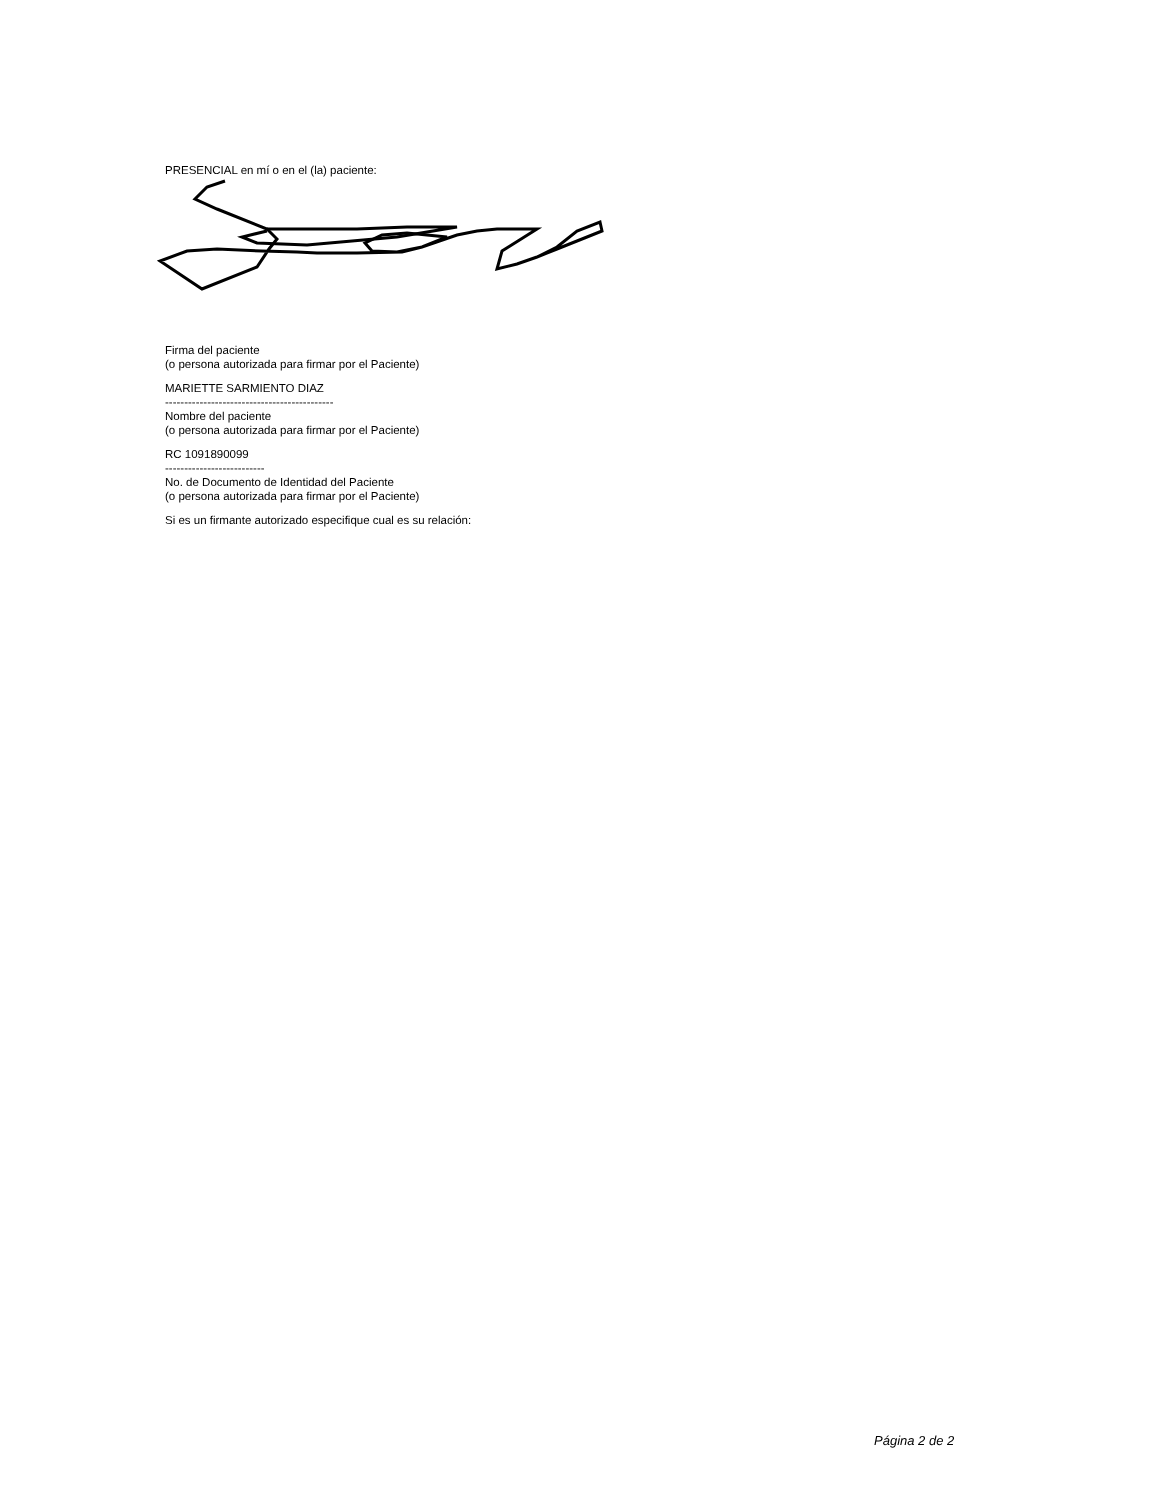PRESENCIAL en mí o en el (la) paciente:
Firma del paciente
(o persona autorizada para firmar por el Paciente)
MARIETTE SARMIENTO DIAZ
--------------------------------------------
Nombre del paciente
(o persona autorizada para firmar por el Paciente)
RC 1091890099
--------------------------
No. de Documento de Identidad del Paciente
(o persona autorizada para firmar por el Paciente)
Si es un firmante autorizado especifique cual es su relación:
Página 2 de 2